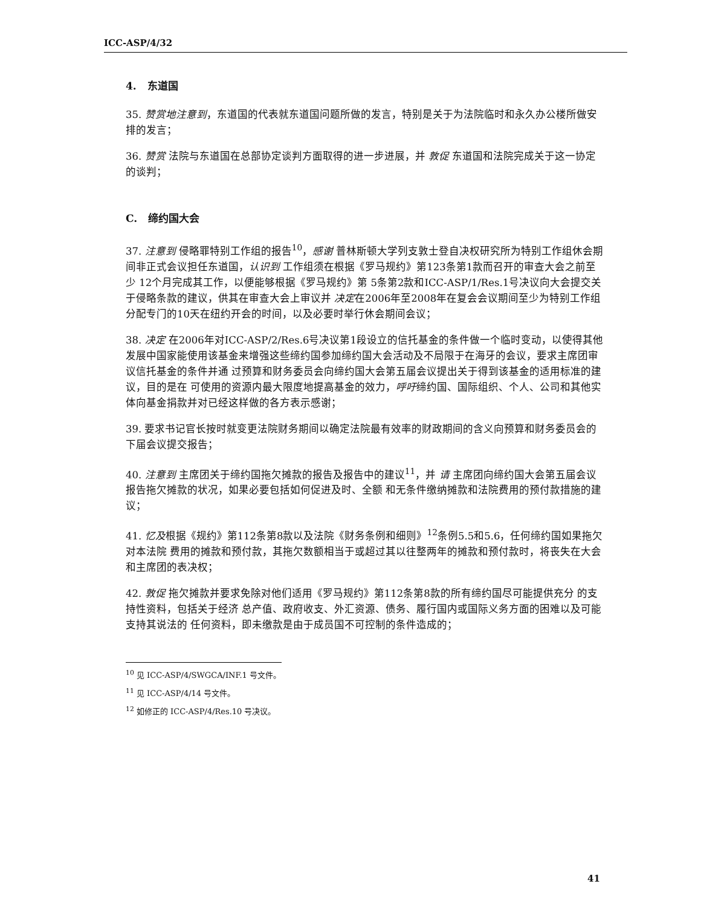ICC-ASP/4/32
4. 东道国
35. 赞赏地注意到，东道国的代表就东道国问题所做的发言，特别是关于为法院临时和永久办公楼所做安排的发言；
36. 赞赏 法院与东道国在总部协定谈判方面取得的进一步进展，并 敦促 东道国和法院完成关于这一协定的谈判；
C. 缔约国大会
37. 注意到 侵略罪特别工作组的报告<sup>10</sup>，感谢 普林斯顿大学列支敦士登自决权研究所为特别工作组休会期间非正式会议担任东道国，认识到 工作组须在根据《罗马规约》第123条第1款而召开的审查大会之前至少 12个月完成其工作，以便能够根据《罗马规约》第 5条第2款和ICC-ASP/1/Res.1号决议向大会提交关于侵略条款的建议，供其在审查大会上审议并 决定在2006年至2008年在复会会议期间至少为特别工作组分配专门的10天在纽约开会的时间，以及必要时举行休会期间会议；
38. 决定 在2006年对ICC-ASP/2/Res.6号决议第1段设立的信托基金的条件做一个临时变动，以使得其他发展中国家能使用该基金来增强这些缔约国参加缔约国大会活动及不局限于在海牙的会议，要求主席团审议信托基金的条件并通 过预算和财务委员会向缔约国大会第五届会议提出关于得到该基金的适用标准的建议，目的是在 可使用的资源内最大限度地提高基金的效力，呼吁缔约国、国际组织、个人、公司和其他实体向基金捐款并对已经这样做的各方表示感谢；
39. 要求书记官长按时就变更法院财务期间以确定法院最有效率的财政期间的含义向预算和财务委员会的下届会议提交报告；
40. 注意到 主席团关于缔约国拖欠摊款的报告及报告中的建议<sup>11</sup>，并 请 主席团向缔约国大会第五届会议 报告拖欠摊款的状况，如果必要包括如何促进及时、全额 和无条件缴纳摊款和法院费用的预付款措施的建议；
41. 忆及根据《规约》第112条第8款以及法院《财务条例和细则》<sup>12</sup>条例5.5和5.6，任何缔约国如果拖欠对本法院 费用的摊款和预付款，其拖欠数额相当于或超过其以往整两年的摊款和预付款时，将丧失在大会和主席团的表决权；
42. 敦促 拖欠摊款并要求免除对他们适用《罗马规约》第112条第8款的所有缔约国尽可能提供充分 的支持性资料，包括关于经济 总产值、政府收支、外汇资源、债务、履行国内或国际义务方面的困难以及可能支持其说法的 任何资料，即未缴款是由于成员国不可控制的条件造成的；
<sup>10</sup> 见 ICC-ASP/4/SWGCA/INF.1 号文件。
<sup>11</sup> 见 ICC-ASP/4/14 号文件。
<sup>12</sup> 如修正的 ICC-ASP/4/Res.10 号决议。
41